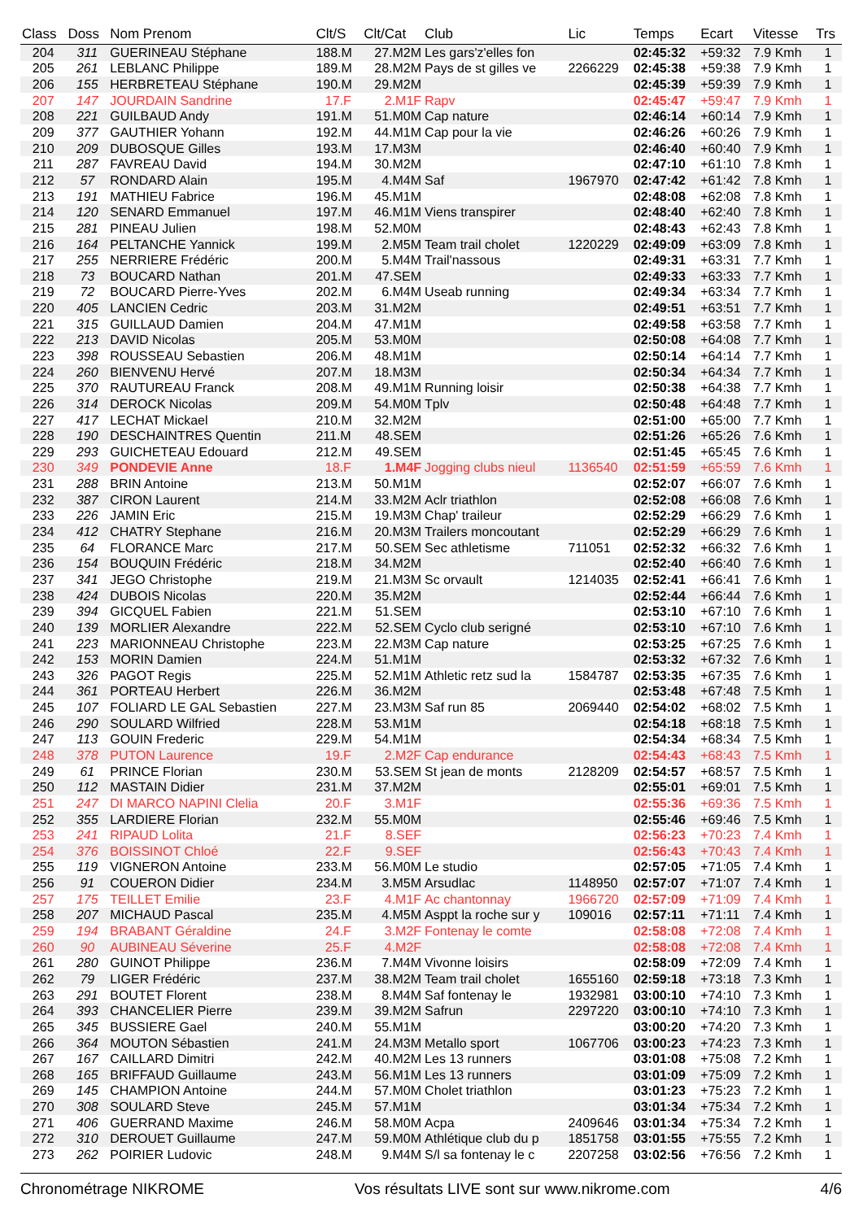| Class | Doss | Nom Prenom | Clt/S | Clt/Cat | Club | Lic | Temps | Ecart | Vitesse | Trs |
| --- | --- | --- | --- | --- | --- | --- | --- | --- | --- | --- |
| 204 | 311 | GUERINEAU Stéphane | 188.M | 27.M2M | Les gars'z'elles fon | | 02:45:32 | +59:32 | 7.9 Kmh | 1 |
| 205 | 261 | LEBLANC Philippe | 189.M | 28.M2M | Pays de st gilles ve | 2266229 | 02:45:38 | +59:38 | 7.9 Kmh | 1 |
| 206 | 155 | HERBRETEAU Stéphane | 190.M | 29.M2M | | | 02:45:39 | +59:39 | 7.9 Kmh | 1 |
| 207 | 147 | JOURDAIN Sandrine | 17.F | 2.M1F | Rapv | | 02:45:47 | +59:47 | 7.9 Kmh | 1 |
| 208 | 221 | GUILBAUD Andy | 191.M | 51.M0M | Cap nature | | 02:46:14 | +60:14 | 7.9 Kmh | 1 |
| 209 | 377 | GAUTHIER Yohann | 192.M | 44.M1M | Cap pour la vie | | 02:46:26 | +60:26 | 7.9 Kmh | 1 |
| 210 | 209 | DUBOSQUE Gilles | 193.M | 17.M3M | | | 02:46:40 | +60:40 | 7.9 Kmh | 1 |
| 211 | 287 | FAVREAU David | 194.M | 30.M2M | | | 02:47:10 | +61:10 | 7.8 Kmh | 1 |
| 212 | 57 | RONDARD Alain | 195.M | 4.M4M | Saf | 1967970 | 02:47:42 | +61:42 | 7.8 Kmh | 1 |
| 213 | 191 | MATHIEU Fabrice | 196.M | 45.M1M | | | 02:48:08 | +62:08 | 7.8 Kmh | 1 |
| 214 | 120 | SENARD Emmanuel | 197.M | 46.M1M | Viens transpirer | | 02:48:40 | +62:40 | 7.8 Kmh | 1 |
| 215 | 281 | PINEAU Julien | 198.M | 52.M0M | | | 02:48:43 | +62:43 | 7.8 Kmh | 1 |
| 216 | 164 | PELTANCHE Yannick | 199.M | 2.M5M | Team trail cholet | 1220229 | 02:49:09 | +63:09 | 7.8 Kmh | 1 |
| 217 | 255 | NERRIERE Frédéric | 200.M | 5.M4M | Trail'nassous | | 02:49:31 | +63:31 | 7.7 Kmh | 1 |
| 218 | 73 | BOUCARD Nathan | 201.M | 47.SEM | | | 02:49:33 | +63:33 | 7.7 Kmh | 1 |
| 219 | 72 | BOUCARD Pierre-Yves | 202.M | 6.M4M | Useab running | | 02:49:34 | +63:34 | 7.7 Kmh | 1 |
| 220 | 405 | LANCIEN Cedric | 203.M | 31.M2M | | | 02:49:51 | +63:51 | 7.7 Kmh | 1 |
| 221 | 315 | GUILLAUD Damien | 204.M | 47.M1M | | | 02:49:58 | +63:58 | 7.7 Kmh | 1 |
| 222 | 213 | DAVID Nicolas | 205.M | 53.M0M | | | 02:50:08 | +64:08 | 7.7 Kmh | 1 |
| 223 | 398 | ROUSSEAU Sebastien | 206.M | 48.M1M | | | 02:50:14 | +64:14 | 7.7 Kmh | 1 |
| 224 | 260 | BIENVENU Hervé | 207.M | 18.M3M | | | 02:50:34 | +64:34 | 7.7 Kmh | 1 |
| 225 | 370 | RAUTUREAU Franck | 208.M | 49.M1M | Running loisir | | 02:50:38 | +64:38 | 7.7 Kmh | 1 |
| 226 | 314 | DEROCK Nicolas | 209.M | 54.M0M | Tplv | | 02:50:48 | +64:48 | 7.7 Kmh | 1 |
| 227 | 417 | LECHAT Mickael | 210.M | 32.M2M | | | 02:51:00 | +65:00 | 7.7 Kmh | 1 |
| 228 | 190 | DESCHAINTRES Quentin | 211.M | 48.SEM | | | 02:51:26 | +65:26 | 7.6 Kmh | 1 |
| 229 | 293 | GUICHETEAU Edouard | 212.M | 49.SEM | | | 02:51:45 | +65:45 | 7.6 Kmh | 1 |
| 230 | 349 | PONDEVIE Anne | 18.F | 1.M4F | Jogging clubs nieul | 1136540 | 02:51:59 | +65:59 | 7.6 Kmh | 1 |
| 231 | 288 | BRIN Antoine | 213.M | 50.M1M | | | 02:52:07 | +66:07 | 7.6 Kmh | 1 |
| 232 | 387 | CIRON Laurent | 214.M | 33.M2M | Aclr triathlon | | 02:52:08 | +66:08 | 7.6 Kmh | 1 |
| 233 | 226 | JAMIN Eric | 215.M | 19.M3M | Chap' traileur | | 02:52:29 | +66:29 | 7.6 Kmh | 1 |
| 234 | 412 | CHATRY Stephane | 216.M | 20.M3M | Trailers moncoutant | | 02:52:29 | +66:29 | 7.6 Kmh | 1 |
| 235 | 64 | FLORANCE Marc | 217.M | 50.SEM | Sec athletisme | 711051 | 02:52:32 | +66:32 | 7.6 Kmh | 1 |
| 236 | 154 | BOUQUIN Frédéric | 218.M | 34.M2M | | | 02:52:40 | +66:40 | 7.6 Kmh | 1 |
| 237 | 341 | JEGO Christophe | 219.M | 21.M3M | Sc orvault | 1214035 | 02:52:41 | +66:41 | 7.6 Kmh | 1 |
| 238 | 424 | DUBOIS Nicolas | 220.M | 35.M2M | | | 02:52:44 | +66:44 | 7.6 Kmh | 1 |
| 239 | 394 | GICQUEL Fabien | 221.M | 51.SEM | | | 02:53:10 | +67:10 | 7.6 Kmh | 1 |
| 240 | 139 | MORLIER Alexandre | 222.M | 52.SEM | Cyclo club serigné | | 02:53:10 | +67:10 | 7.6 Kmh | 1 |
| 241 | 223 | MARIONNEAU Christophe | 223.M | 22.M3M | Cap nature | | 02:53:25 | +67:25 | 7.6 Kmh | 1 |
| 242 | 153 | MORIN Damien | 224.M | 51.M1M | | | 02:53:32 | +67:32 | 7.6 Kmh | 1 |
| 243 | 326 | PAGOT Regis | 225.M | 52.M1M | Athletic retz sud la | 1584787 | 02:53:35 | +67:35 | 7.6 Kmh | 1 |
| 244 | 361 | PORTEAU Herbert | 226.M | 36.M2M | | | 02:53:48 | +67:48 | 7.5 Kmh | 1 |
| 245 | 107 | FOLIARD LE GAL Sebastien | 227.M | 23.M3M | Saf run 85 | 2069440 | 02:54:02 | +68:02 | 7.5 Kmh | 1 |
| 246 | 290 | SOULARD Wilfried | 228.M | 53.M1M | | | 02:54:18 | +68:18 | 7.5 Kmh | 1 |
| 247 | 113 | GOUIN Frederic | 229.M | 54.M1M | | | 02:54:34 | +68:34 | 7.5 Kmh | 1 |
| 248 | 378 | PUTON Laurence | 19.F | 2.M2F | Cap endurance | | 02:54:43 | +68:43 | 7.5 Kmh | 1 |
| 249 | 61 | PRINCE Florian | 230.M | 53.SEM | St jean de monts | 2128209 | 02:54:57 | +68:57 | 7.5 Kmh | 1 |
| 250 | 112 | MASTAIN Didier | 231.M | 37.M2M | | | 02:55:01 | +69:01 | 7.5 Kmh | 1 |
| 251 | 247 | DI MARCO NAPINI Clelia | 20.F | 3.M1F | | | 02:55:36 | +69:36 | 7.5 Kmh | 1 |
| 252 | 355 | LARDIERE Florian | 232.M | 55.M0M | | | 02:55:46 | +69:46 | 7.5 Kmh | 1 |
| 253 | 241 | RIPAUD Lolita | 21.F | 8.SEF | | | 02:56:23 | +70:23 | 7.4 Kmh | 1 |
| 254 | 376 | BOISSINOT Chloé | 22.F | 9.SEF | | | 02:56:43 | +70:43 | 7.4 Kmh | 1 |
| 255 | 119 | VIGNERON Antoine | 233.M | 56.M0M | Le studio | | 02:57:05 | +71:05 | 7.4 Kmh | 1 |
| 256 | 91 | COUERON Didier | 234.M | 3.M5M | Arsudlac | 1148950 | 02:57:07 | +71:07 | 7.4 Kmh | 1 |
| 257 | 175 | TEILLET Emilie | 23.F | 4.M1F | Ac chantonnay | 1966720 | 02:57:09 | +71:09 | 7.4 Kmh | 1 |
| 258 | 207 | MICHAUD Pascal | 235.M | 4.M5M | Asppt la roche sur y | 109016 | 02:57:11 | +71:11 | 7.4 Kmh | 1 |
| 259 | 194 | BRABANT Géraldine | 24.F | 3.M2F | Fontenay le comte | | 02:58:08 | +72:08 | 7.4 Kmh | 1 |
| 260 | 90 | AUBINEAU Séverine | 25.F | 4.M2F | | | 02:58:08 | +72:08 | 7.4 Kmh | 1 |
| 261 | 280 | GUINOT Philippe | 236.M | 7.M4M | Vivonne loisirs | | 02:58:09 | +72:09 | 7.4 Kmh | 1 |
| 262 | 79 | LIGER Frédéric | 237.M | 38.M2M | Team trail cholet | 1655160 | 02:59:18 | +73:18 | 7.3 Kmh | 1 |
| 263 | 291 | BOUTET Florent | 238.M | 8.M4M | Saf fontenay le | 1932981 | 03:00:10 | +74:10 | 7.3 Kmh | 1 |
| 264 | 393 | CHANCELIER Pierre | 239.M | 39.M2M | Safrun | 2297220 | 03:00:10 | +74:10 | 7.3 Kmh | 1 |
| 265 | 345 | BUSSIERE Gael | 240.M | 55.M1M | | | 03:00:20 | +74:20 | 7.3 Kmh | 1 |
| 266 | 364 | MOUTON Sébastien | 241.M | 24.M3M | Metallo sport | 1067706 | 03:00:23 | +74:23 | 7.3 Kmh | 1 |
| 267 | 167 | CAILLARD Dimitri | 242.M | 40.M2M | Les 13 runners | | 03:01:08 | +75:08 | 7.2 Kmh | 1 |
| 268 | 165 | BRIFFAUD Guillaume | 243.M | 56.M1M | Les 13 runners | | 03:01:09 | +75:09 | 7.2 Kmh | 1 |
| 269 | 145 | CHAMPION Antoine | 244.M | 57.M0M | Cholet triathlon | | 03:01:23 | +75:23 | 7.2 Kmh | 1 |
| 270 | 308 | SOULARD Steve | 245.M | 57.M1M | | | 03:01:34 | +75:34 | 7.2 Kmh | 1 |
| 271 | 406 | GUERRAND Maxime | 246.M | 58.M0M | Acpa | 2409646 | 03:01:34 | +75:34 | 7.2 Kmh | 1 |
| 272 | 310 | DEROUET Guillaume | 247.M | 59.M0M | Athlétique club du p | 1851758 | 03:01:55 | +75:55 | 7.2 Kmh | 1 |
| 273 | 262 | POIRIER Ludovic | 248.M | 9.M4M | S/l sa fontenay le c | 2207258 | 03:02:56 | +76:56 | 7.2 Kmh | 1 |
Chronométrage NIKROME Vos résultats LIVE sont sur www.nikrome.com 4/6